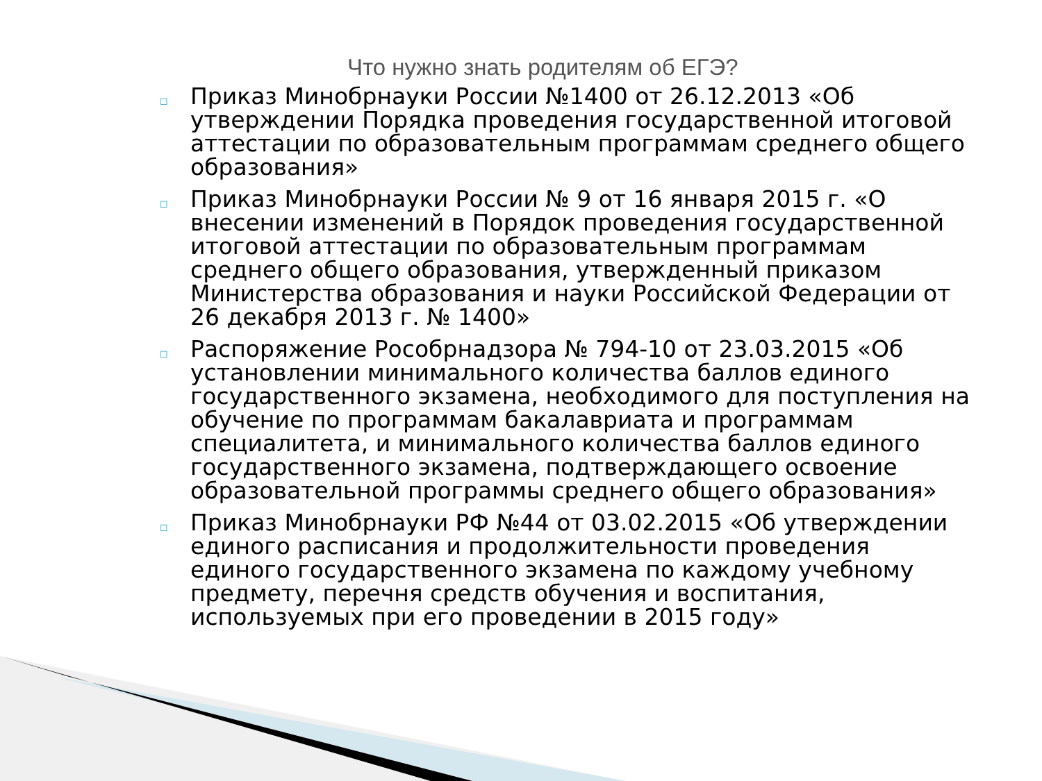Что нужно знать родителям об ЕГЭ?
◻ Приказ Минобрнауки России №1400 от 26.12.2013 «Об утверждении Порядка проведения государственной итоговой аттестации по образовательным программам среднего общего образования»
◻ Приказ Минобрнауки России № 9 от 16 января 2015 г. «О внесении изменений в Порядок проведения государственной итоговой аттестации по образовательным программам среднего общего образования, утвержденный приказом Министерства образования и науки Российской Федерации от 26 декабря 2013 г. № 1400»
◻ Распоряжение Рособрнадзора № 794-10 от 23.03.2015 «Об установлении минимального количества баллов единого государственного экзамена, необходимого для поступления на обучение по программам бакалавриата и программам специалитета, и минимального количества баллов единого государственного экзамена, подтверждающего освоение образовательной программы среднего общего образования»
◻ Приказ Минобрнауки РФ №44 от 03.02.2015 «Об утверждении единого расписания и продолжительности проведения единого государственного экзамена по каждому учебному предмету, перечня средств обучения и воспитания, используемых при его проведении в 2015 году»